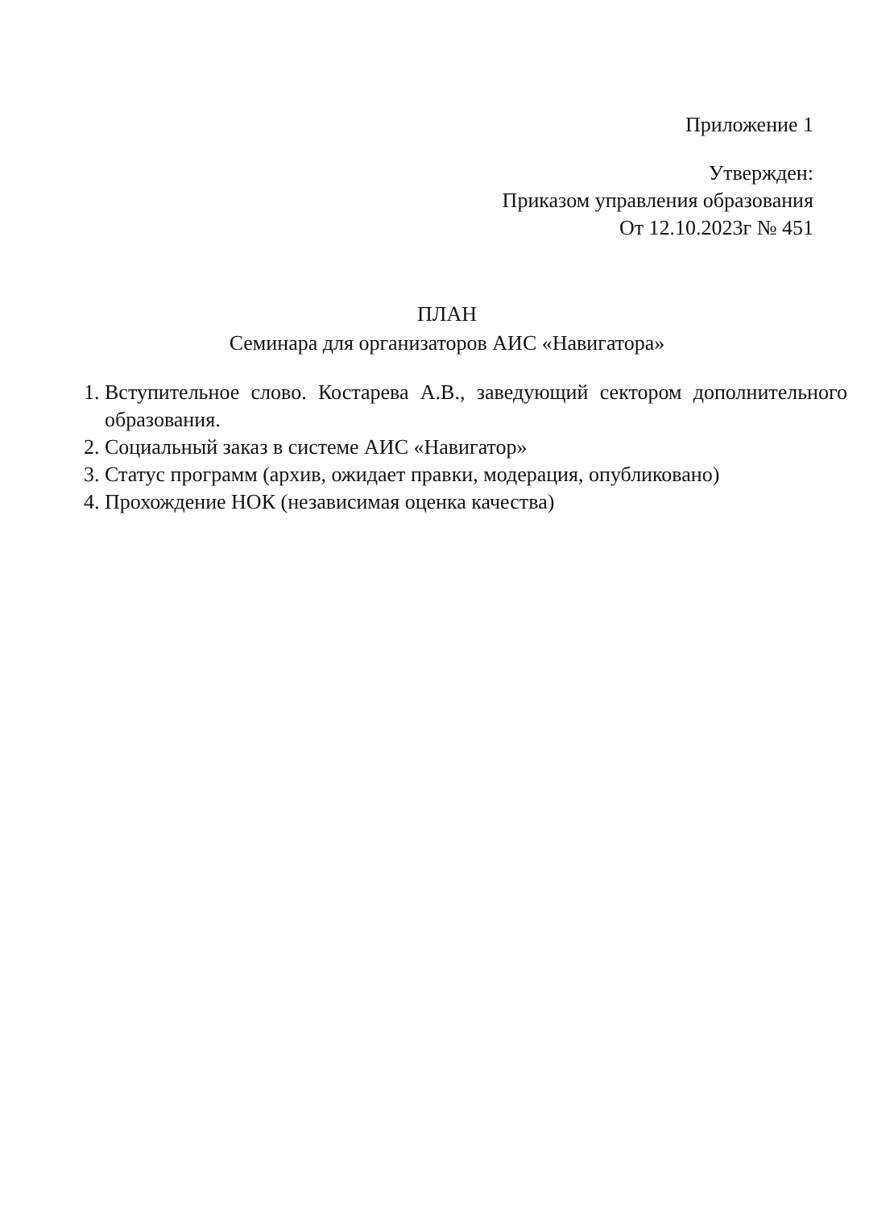Приложение 1
Утвержден:
Приказом управления образования
От 12.10.2023г № 451
ПЛАН
Семинара для организаторов АИС «Навигатора»
1. Вступительное слово. Костарева А.В., заведующий сектором дополнительного образования.
2. Социальный заказ в системе АИС «Навигатор»
3. Статус программ (архив, ожидает правки, модерация, опубликовано)
4. Прохождение НОК (независимая оценка качества)